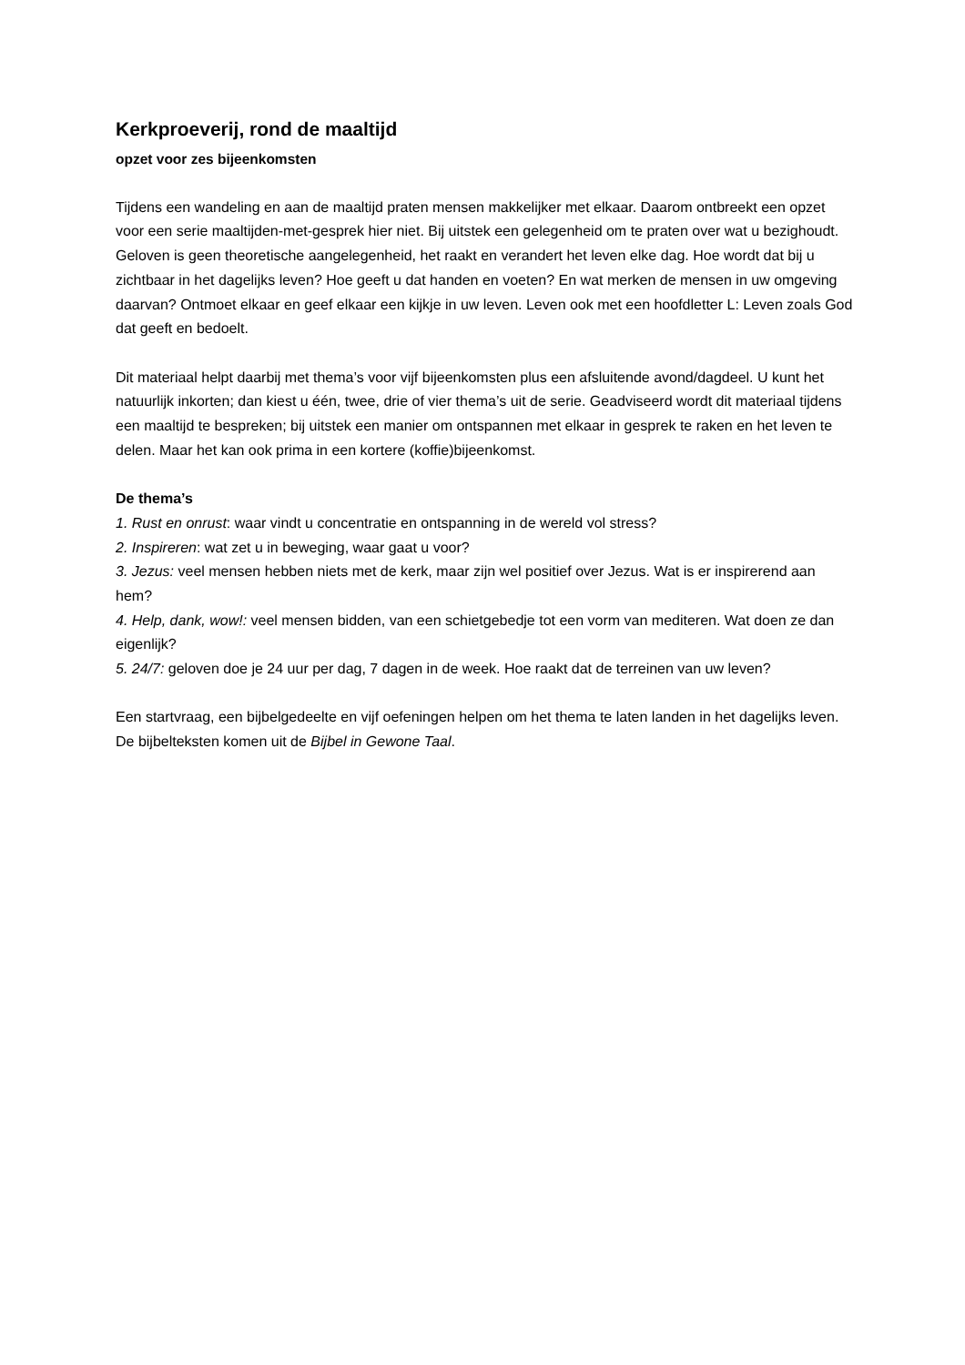Kerkproeverij, rond de maaltijd
opzet voor zes bijeenkomsten
Tijdens een wandeling en aan de maaltijd praten mensen makkelijker met elkaar. Daarom ontbreekt een opzet voor een serie maaltijden-met-gesprek hier niet. Bij uitstek een gelegenheid om te praten over wat u bezighoudt. Geloven is geen theoretische aangelegenheid, het raakt en verandert het leven elke dag. Hoe wordt dat bij u zichtbaar in het dagelijks leven? Hoe geeft u dat handen en voeten? En wat merken de mensen in uw omgeving daarvan? Ontmoet elkaar en geef elkaar een kijkje in uw leven. Leven ook met een hoofdletter L: Leven zoals God dat geeft en bedoelt.
Dit materiaal helpt daarbij met thema’s voor vijf bijeenkomsten plus een afsluitende avond/dagdeel. U kunt het natuurlijk inkorten; dan kiest u één, twee, drie of vier thema’s uit de serie. Geadviseerd wordt dit materiaal tijdens een maaltijd te bespreken; bij uitstek een manier om ontspannen met elkaar in gesprek te raken en het leven te delen. Maar het kan ook prima in een kortere (koffie)bijeenkomst.
De thema’s
1. Rust en onrust: waar vindt u concentratie en ontspanning in de wereld vol stress?
2. Inspireren: wat zet u in beweging, waar gaat u voor?
3. Jezus: veel mensen hebben niets met de kerk, maar zijn wel positief over Jezus. Wat is er inspirerend aan hem?
4. Help, dank, wow!: veel mensen bidden, van een schietgebedje tot een vorm van mediteren. Wat doen ze dan eigenlijk?
5. 24/7: geloven doe je 24 uur per dag, 7 dagen in de week. Hoe raakt dat de terreinen van uw leven?
Een startvraag, een bijbelgedeelte en vijf oefeningen helpen om het thema te laten landen in het dagelijks leven. De bijbelteksten komen uit de Bijbel in Gewone Taal.